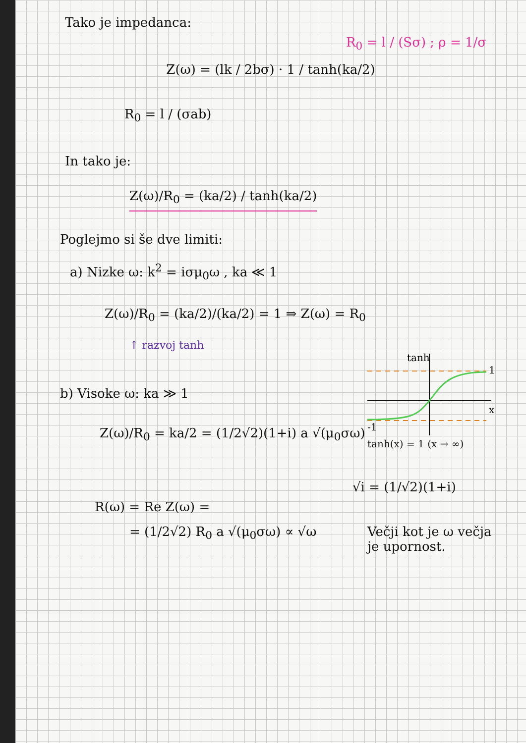Tako je impedanca:
R<sub>0</sub> = l / (Sσ) ; ρ = 1/σ
Z(ω) = (lk / 2bσ) · 1 / tanh(ka/2)
R<sub>0</sub> = l / (σab)
In tako je:
Z(ω)/R<sub>0</sub> = (ka/2) / tanh(ka/2)
Poglejmo si še dve limiti:
a) Nizke ω: k<sup>2</sup> = iσμ<sub>0</sub>ω , ka ≪ 1
Z(ω)/R<sub>0</sub> = (ka/2)/(ka/2) = 1 ⇒ Z(ω) = R<sub>0</sub>
↑ razvoj tanh
b) Visoke ω: ka ≫ 1
Z(ω)/R<sub>0</sub> = ka/2 = (1/2√2)(1+i) a √(μ<sub>0</sub>σω)
tanh
1
x
-1
tanh(x) = 1 (x → ∞)
√i = (1/√2)(1+i)
R(ω) = Re Z(ω) =
= (1/2√2) R<sub>0</sub> a √(μ<sub>0</sub>σω) ∝ √ω Večji kot je ω večja je upornost.